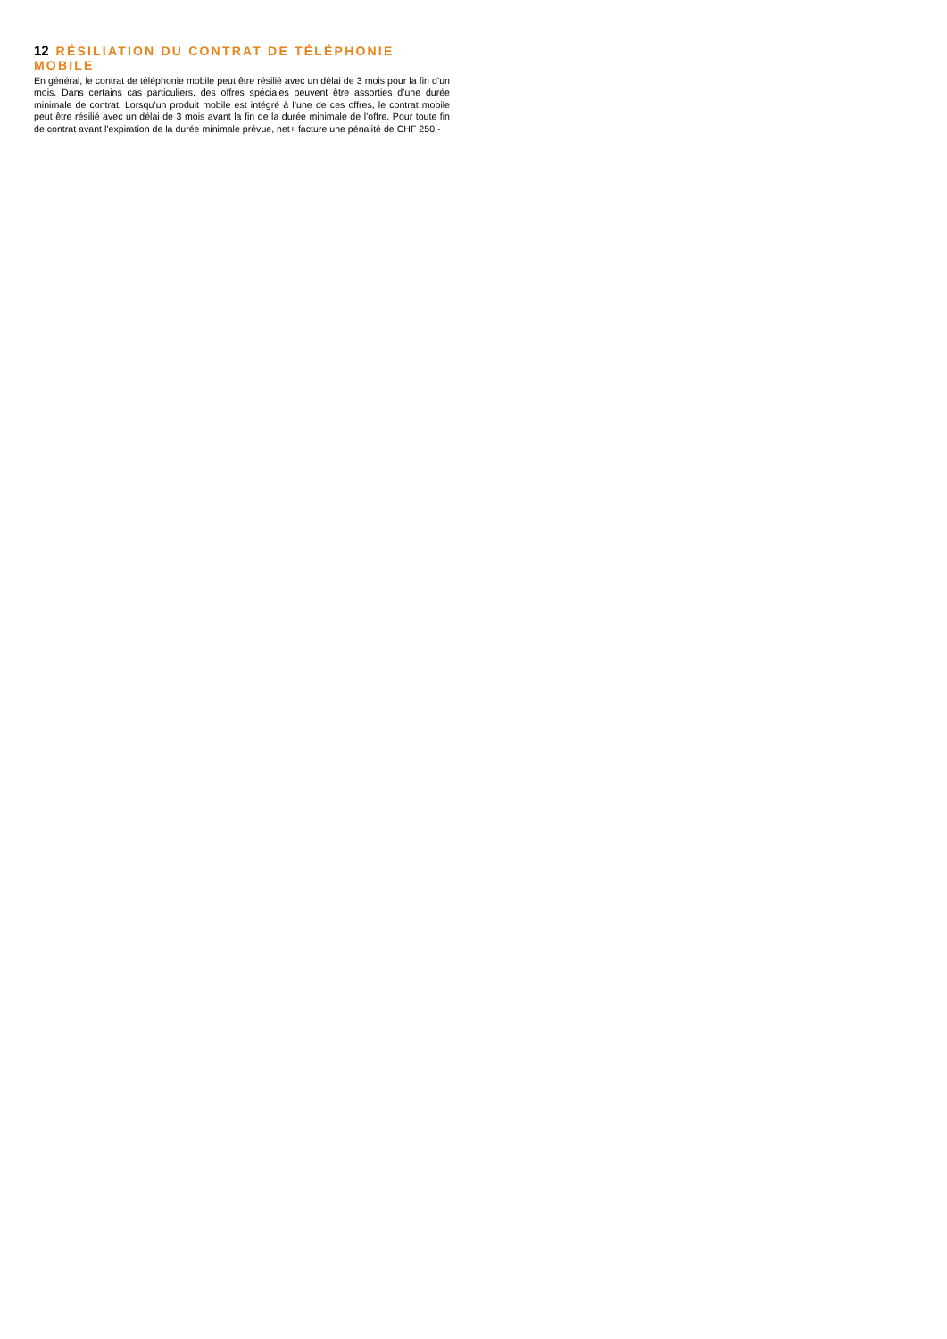12 RÉSILIATION DU CONTRAT DE TÉLÉPHONIE MOBILE
En général, le contrat de téléphonie mobile peut être résilié avec un délai de 3 mois pour la fin d’un mois. Dans certains cas particuliers, des offres spéciales peuvent être assorties d’une durée minimale de contrat. Lorsqu’un produit mobile est intégré à l’une de ces offres, le contrat mobile peut être résilié avec un délai de 3 mois avant la fin de la durée minimale de l’offre. Pour toute fin de contrat avant l’expiration de la durée minimale prévue, net+ facture une pénalité de CHF 250.-